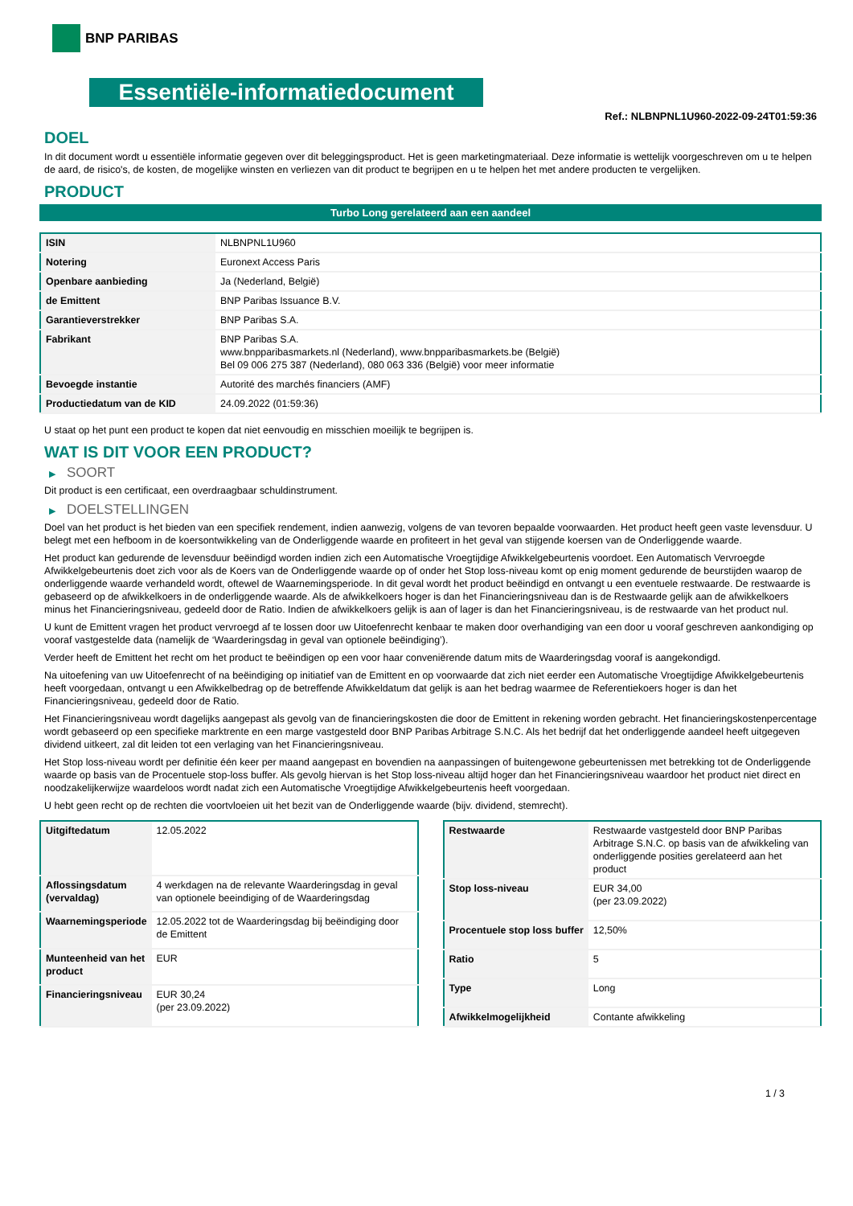BNP PARIBAS
Essentiële-informatiedocument
Ref.: NLBNPNL1U960-2022-09-24T01:59:36
DOEL
In dit document wordt u essentiële informatie gegeven over dit beleggingsproduct. Het is geen marketingmateriaal. Deze informatie is wettelijk voorgeschreven om u te helpen de aard, de risico's, de kosten, de mogelijke winsten en verliezen van dit product te begrijpen en u te helpen het met andere producten te vergelijken.
PRODUCT
Turbo Long gerelateerd aan een aandeel
| ISIN | NLBNPNL1U960 |
| Notering | Euronext Access Paris |
| Openbare aanbieding | Ja (Nederland, België) |
| de Emittent | BNP Paribas Issuance B.V. |
| Garantieverstrekker | BNP Paribas S.A. |
| Fabrikant | BNP Paribas S.A. www.bnpparibasmarkets.nl (Nederland), www.bnpparibasmarkets.be (België) Bel 09 006 275 387 (Nederland), 080 063 336 (België) voor meer informatie |
| Bevoegde instantie | Autorité des marchés financiers (AMF) |
| Productiedatum van de KID | 24.09.2022 (01:59:36) |
U staat op het punt een product te kopen dat niet eenvoudig en misschien moeilijk te begrijpen is.
WAT IS DIT VOOR EEN PRODUCT?
▶ SOORT
Dit product is een certificaat, een overdraagbaar schuldinstrument.
▶ DOELSTELLINGEN
Doel van het product is het bieden van een specifiek rendement, indien aanwezig, volgens de van tevoren bepaalde voorwaarden. Het product heeft geen vaste levensduur. U belegt met een hefboom in de koersontwikkeling van de Onderliggende waarde en profiteert in het geval van stijgende koersen van de Onderliggende waarde.
Het product kan gedurende de levensduur beëindigd worden indien zich een Automatische Vroegtijdige Afwikkelgebeurtenis voordoet. Een Automatisch Vervroegde Afwikkelgebeurtenis doet zich voor als de Koers van de Onderliggende waarde op of onder het Stop loss-niveau komt op enig moment gedurende de beurstijden waarop de onderliggende waarde verhandeld wordt, oftewel de Waarnemingsperiode. In dit geval wordt het product beëindigd en ontvangt u een eventuele restwaarde. De restwaarde is gebaseerd op de afwikkelkoers in de onderliggende waarde. Als de afwikkelkoers hoger is dan het Financieringsniveau dan is de Restwaarde gelijk aan de afwikkelkoers minus het Financieringsniveau, gedeeld door de Ratio. Indien de afwikkelkoers gelijk is aan of lager is dan het Financieringsniveau, is de restwaarde van het product nul.
U kunt de Emittent vragen het product vervroegd af te lossen door uw Uitoefenrecht kenbaar te maken door overhandiging van een door u vooraf geschreven aankondiging op vooraf vastgestelde data (namelijk de ‘Waarderingsdag in geval van optionele beëindiging’).
Verder heeft de Emittent het recht om het product te beëindigen op een voor haar conveniërende datum mits de Waarderingsdag vooraf is aangekondigd.
Na uitoefening van uw Uitoefenrecht of na beëindiging op initiatief van de Emittent en op voorwaarde dat zich niet eerder een Automatische Vroegtijdige Afwikkelgebeurtenis heeft voorgedaan, ontvangt u een Afwikkelbedrag op de betreffende Afwikkeldatum dat gelijk is aan het bedrag waarmee de Referentiekoers hoger is dan het Financieringsniveau, gedeeld door de Ratio.
Het Financieringsniveau wordt dagelijks aangepast als gevolg van de financieringskosten die door de Emittent in rekening worden gebracht. Het financieringskostenpercentage wordt gebaseerd op een specifieke marktrente en een marge vastgesteld door BNP Paribas Arbitrage S.N.C. Als het bedrijf dat het onderliggende aandeel heeft uitgegeven dividend uitkeert, zal dit leiden tot een verlaging van het Financieringsniveau.
Het Stop loss-niveau wordt per definitie één keer per maand aangepast en bovendien na aanpassingen of buitengewone gebeurtenissen met betrekking tot de Onderliggende waarde op basis van de Procentuele stop-loss buffer. Als gevolg hiervan is het Stop loss-niveau altijd hoger dan het Financieringsniveau waardoor het product niet direct en noodzakelijkerwijze waardeloos wordt nadat zich een Automatische Vroegtijdige Afwikkelgebeurtenis heeft voorgedaan.
U hebt geen recht op de rechten die voortvloeien uit het bezit van de Onderliggende waarde (bijv. dividend, stemrecht).
| Uitgiftedatum | 12.05.2022 |
| Aflossingsdatum (vervaldag) | 4 werkdagen na de relevante Waarderingsdag in geval van optionele beeindiging of de Waarderingsdag |
| Waarnemingsperiode | 12.05.2022 tot de Waarderingsdag bij beëindiging door de Emittent |
| Munteenheid van het product | EUR |
| Financieringsniveau | EUR 30,24 (per 23.09.2022) |
| Restwaarde | Restwaarde vastgesteld door BNP Paribas Arbitrage S.N.C. op basis van de afwikkeling van onderliggende posities gerelateerd aan het product |
| Stop loss-niveau | EUR 34,00 (per 23.09.2022) |
| Procentuele stop loss buffer | 12,50% |
| Ratio | 5 |
| Type | Long |
| Afwikkelmogelijkheid | Contante afwikkeling |
1 / 3